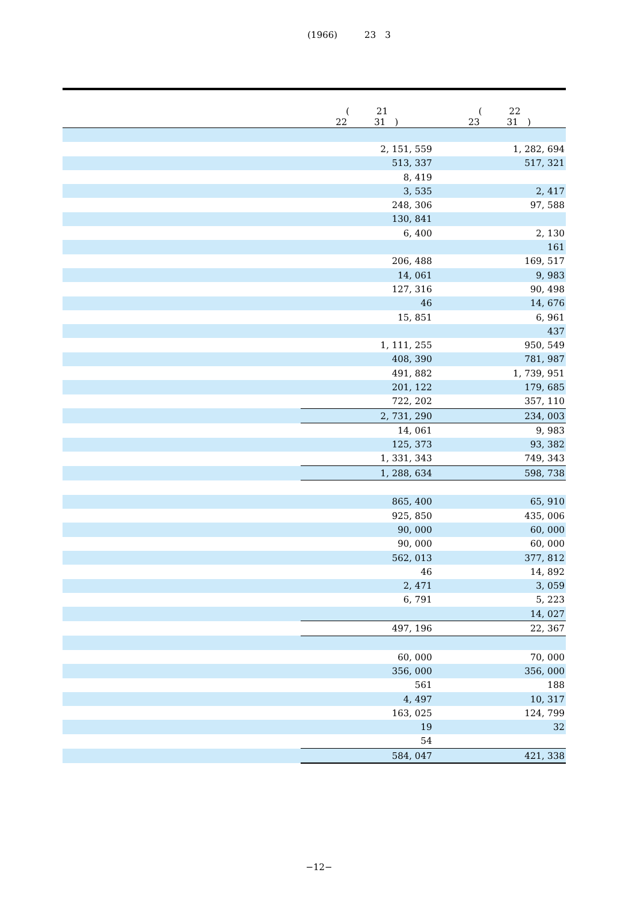(1966)　　　23　3
| | ( 21 22 31 ) | ( 22 23 31 ) |
| --- | --- | --- |
| | 2, 151, 559 | 1, 282, 694 |
| | 513, 337 | 517, 321 |
| | 8, 419 | |
| | 3, 535 | 2, 417 |
| | 248, 306 | 97, 588 |
| | 130, 841 | |
| | 6, 400 | 2, 130 |
| | | 161 |
| | 206, 488 | 169, 517 |
| | 14, 061 | 9, 983 |
| | 127, 316 | 90, 498 |
| | 46 | 14, 676 |
| | 15, 851 | 6, 961 |
| | | 437 |
| | 1, 111, 255 | 950, 549 |
| | 408, 390 | 781, 987 |
| | 491, 882 | 1, 739, 951 |
| | 201, 122 | 179, 685 |
| | 722, 202 | 357, 110 |
| | 2, 731, 290 | 234, 003 |
| | 14, 061 | 9, 983 |
| | 125, 373 | 93, 382 |
| | 1, 331, 343 | 749, 343 |
| | 1, 288, 634 | 598, 738 |
| | 865, 400 | 65, 910 |
| | 925, 850 | 435, 006 |
| | 90, 000 | 60, 000 |
| | 90, 000 | 60, 000 |
| | 562, 013 | 377, 812 |
| | 46 | 14, 892 |
| | 2, 471 | 3, 059 |
| | 6, 791 | 5, 223 |
| | | 14, 027 |
| | 497, 196 | 22, 367 |
| | 60, 000 | 70, 000 |
| | 356, 000 | 356, 000 |
| | 561 | 188 |
| | 4, 497 | 10, 317 |
| | 163, 025 | 124, 799 |
| | 19 | 32 |
| | 54 | |
| | 584, 047 | 421, 338 |
−12−